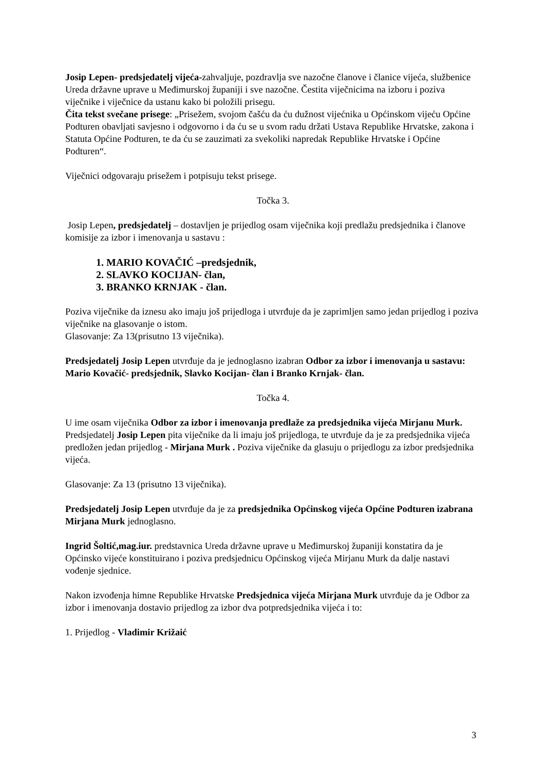Josip Lepen- predsjedatelj vijeća-zahvaljuje, pozdravlja sve nazočne članove i članice vijeća, službenice Ureda državne uprave u Međimurskoj županiji i sve nazočne. Čestita viječnicima na izboru i poziva viječnike i viječnice da ustanu kako bi položili prisegu.
Čita tekst svečane prisege: „Prisežem, svojom čašću da ću dužnost vijećnika u Općinskom vijeću Općine Podturen obavljati savjesno i odgovorno i da ću se u svom radu držati Ustava Republike Hrvatske, zakona i Statuta Općine Podturen, te da ću se zauzimati za svekoliki napredak Republike Hrvatske i Općine Podturen“.
Viječnici odgovaraju prisežem i potpisuju tekst prisege.
Točka 3.
Josip Lepen, predsjedatelj – dostavljen je prijedlog osam viječnika koji predlažu predsjednika i članove komisije za izbor i imenovanja u sastavu :
1. MARIO KOVAČIĆ –predsjednik,
2. SLAVKO KOCIJAN- član,
3. BRANKO KRNJAK - član.
Poziva viječnike da iznesu ako imaju još prijedloga i utvrđuje da je zaprimljen samo jedan prijedlog i poziva viječnike na glasovanje o istom.
Glasovanje: Za 13(prisutno 13 viječnika).
Predsjedatelj Josip Lepen utvrđuje da je jednoglasno izabran Odbor za izbor i imenovanja u sastavu: Mario Kovačić- predsjednik, Slavko Kocijan- član i Branko Krnjak- član.
Točka 4.
U ime osam viječnika Odbor za izbor i imenovanja predlaže za predsjednika vijeća Mirjanu Murk.
Predsjedatelj Josip Lepen pita viječnike da li imaju još prijedloga, te utvrđuje da je za predsjednika vijeća predložen jedan prijedlog - Mirjana Murk . Poziva viječnike da glasuju o prijedlogu za izbor predsjednika vijeća.
Glasovanje: Za 13 (prisutno 13 viječnika).
Predsjedatelj Josip Lepen utvrđuje da je za predsjednika Općinskog vijeća Općine Podturen izabrana Mirjana Murk jednoglasno.
Ingrid Šoltić,mag.iur. predstavnica Ureda državne uprave u Međimurskoj županiji konstatira da je Općinsko vijeće konstituirano i poziva predsjednicu Općinskog vijeća Mirjanu Murk da dalje nastavi vođenje sjednice.
Nakon izvođenja himne Republike Hrvatske Predsjednica vijeća Mirjana Murk utvrđuje da je Odbor za izbor i imenovanja dostavio prijedlog za izbor dva potpredsjednika vijeća i to:
1. Prijedlog - Vladimir Križaić
3